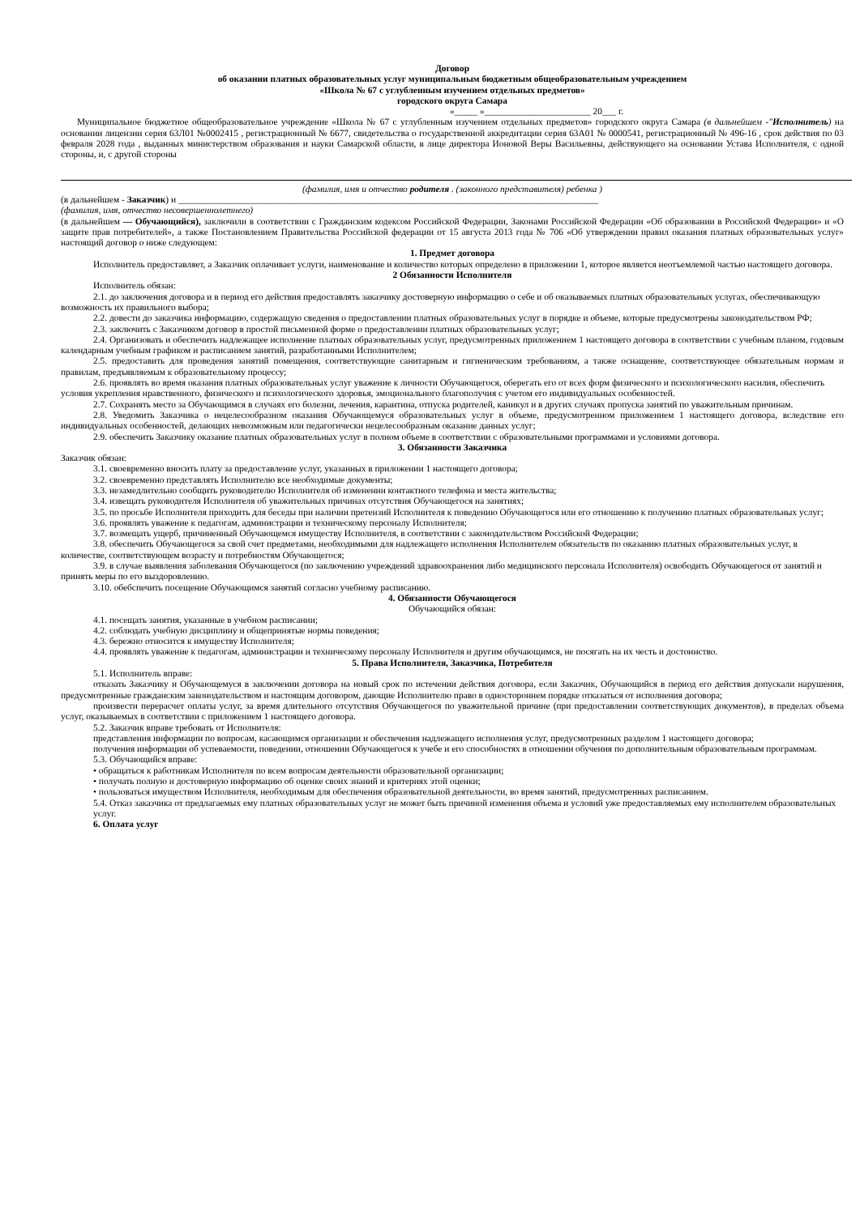Договор
об оказании платных образовательных услуг муниципальным бюджетным общеобразовательным учреждением
«Школа № 67 с углубленным изучением отдельных предметов»
городского округа Самара
«_____ »_______________________ 20___ г.
Муниципальное бюджетное общеобразовательное учреждение «Школа № 67 с углубленным изучением отдельных предметов» городского округа Самара (в дальнейшем -"Исполнитель) на основании лицензии серия 63Л01 №0002415 , регистрационный № 6677, свидетельства о государственной аккредитации серия 63А01 № 0000541, регистрационный № 496-16 , срок действия по 03 февраля 2028 года , выданных министерством образования и науки Самарской области, в лице директора Ионовой Веры Васильевны, действующего на основании Устава Исполнителя, с одной стороны, и, с другой стороны
(фамилия, имя и отчество родителя . (законного представителя) ребенка )
(в дальнейшем - Заказчик) и ___________________________________________________________________________________________
(фамилия, имя, отчество несовершеннолетнего)
(в дальнейшем — Обучающийся), заключили в соответствии с Гражданским кодексом Российской Федерации, Законами Российской Федерации «Об образовании в Российской Федерации» и «О защите прав потребителей», а также Постановлением Правительства Российской федерации от 15 августа 2013 года № 706 «Об утверждении правил оказания платных образовательных услуг» настоящий договор о ниже следующем:
1. Предмет договора
Исполнитель предоставляет, а Заказчик оплачивает услуги, наименование и количество которых определено в приложении 1, которое является неотъемлемой частью настоящего договора.
2 Обязанности Исполнителя
Исполнитель обязан:
2.1. до заключения договора и в период его действия предоставлять заказчику достоверную информацию о себе и об оказываемых платных образовательных услугах, обеспечивающую возможность их правильного выбора;
2.2. довести до заказчика информацию, содержащую сведения о предоставлении платных образовательных услуг в порядке и объеме, которые предусмотрены законодательством РФ;
2.3. заключить с Заказчиком договор в простой письменной форме о предоставлении платных образовательных услуг;
2.4. Организовать и обеспечить надлежащее исполнение платных образовательных услуг, предусмотренных приложением 1 настоящего договора в соответствии с учебным планом, годовым календарным учебным графиком и расписанием занятий, разработанными Исполнителем;
2.5. предоставить для проведения занятий помещения, соответствующие санитарным и гигиеническим требованиям, а также оснащение, соответствующее обязательным нормам и правилам, предъявляемым к образовательному процессу;
2.6. проявлять во время оказания платных образовательных услуг уважение к личности Обучающегося, оберегать его от всех форм физического и психологического насилия, обеспечить условия укрепления нравственного, физического и психологического здоровья, эмоционального благополучия с учетом его индивидуальных особенностей.
2.7. Сохранять место за Обучающимся в случаях его болезни, лечения, карантина, отпуска родителей, каникул и в других случаях пропуска занятий по уважительным причинам.
2.8. Уведомить Заказчика о нецелесообразном оказания Обучающемуся образовательных услуг в объеме, предусмотренном приложением 1 настоящего договора, вследствие его индивидуальных особенностей, делающих невозможным или педагогически нецелесообразным оказание данных услуг;
2.9. обеспечить Заказчику оказание платных образовательных услуг в полном объеме в соответствии с образовательными программами и условиями договора.
3. Обязанности Заказчика
Заказчик обязан:
3.1. своевременно вносить плату за предоставление услуг, указанных в приложении 1 настоящего договора;
3.2. своевременно представлять Исполнителю все необходимые документы;
3.3. незамедлительно сообщить руководителю Исполнителя об изменении контактного телефона и места жительства;
3.4. извещать руководителя Исполнителя об уважительных причинах отсутствия Обучающегося на занятиях;
3.5. по просьбе Исполнителя приходить для беседы при наличии претензий Исполнителя к поведению Обучающегося или его отношению к получению платных образовательных услуг;
3.6. проявлять уважение к педагогам, администрации и техническому персоналу Исполнителя;
3.7. возмещать ущерб, причиненный Обучающемся имуществу Исполнителя, в соответствии с законодательством Российской Федерации;
3.8. обеспечить Обучающегося за свой счет предметами, необходимыми для надлежащего исполнения Исполнителем обязательств по оказанию платных образовательных услуг, в количестве, соответствующем возрасту и потребностям Обучающегося;
3.9. в случае выявления заболевания Обучающегося (по заключению учреждений здравоохранения либо медицинского персонала Исполнителя) освободить Обучающегося от занятий и принять меры по его выздоровлению.
3.10. обебспечить посещение Обучающимся занятий согласно учебному расписанию.
4. Обязанности Обучающегося
Обучающийся обязан:
4.1. посещать занятия, указанные в учебном расписании;
4.2. соблюдать учебную дисциплину и общепринятые нормы поведения;
4.3. бережно относится к имуществу Исполнителя;
4.4. проявлять уважение к педагогам, администрации и техническому персоналу Исполнителя и другим обучающимся, не посягать на их честь и достоинство.
5. Права Исполнителя, Заказчика, Потребителя
5.1. Исполнитель вправе:
отказать Заказчику и Обучающемуся в заключении договора на новый срок по истечении действия договора, если Заказчик, Обучающийся в период его действия допускали нарушения, предусмотренные гражданским законодательством и настоящим договором, дающие Исполнителю право в одностороннем порядке отказаться от исполнения договора;
произвести перерасчет оплаты услуг, за время длительного отсутствия Обучающегося по уважительной причине (при предоставлении соответствующих документов), в пределах объема услуг, оказываемых в соответствии с приложением 1 настоящего договора.
5.2. Заказчик вправе требовать от Исполнителя:
представления информации по вопросам, касающимся организации и обеспечения надлежащего исполнения услуг, предусмотренных разделом 1 настоящего договора;
получения информации об успеваемости, поведении, отношении Обучающегося к учебе и его способностях в отношении обучения по дополнительным образовательным программам.
5.3. Обучающийся вправе:
• обращаться к работникам Исполнителя по всем вопросам деятельности образовательной организации;
• получать полную и достоверную информацию об оценке своих знаний и критериях этой оценки;
• пользоваться имуществом Исполнителя, необходимым для обеспечения образовательной деятельности, во время занятий, предусмотренных расписанием.
5.4. Отказ заказчика от предлагаемых ему платных образовательных услуг не может быть причиной изменения объема и условий уже предоставляемых ему исполнителем образовательных услуг.
6. Оплата услуг